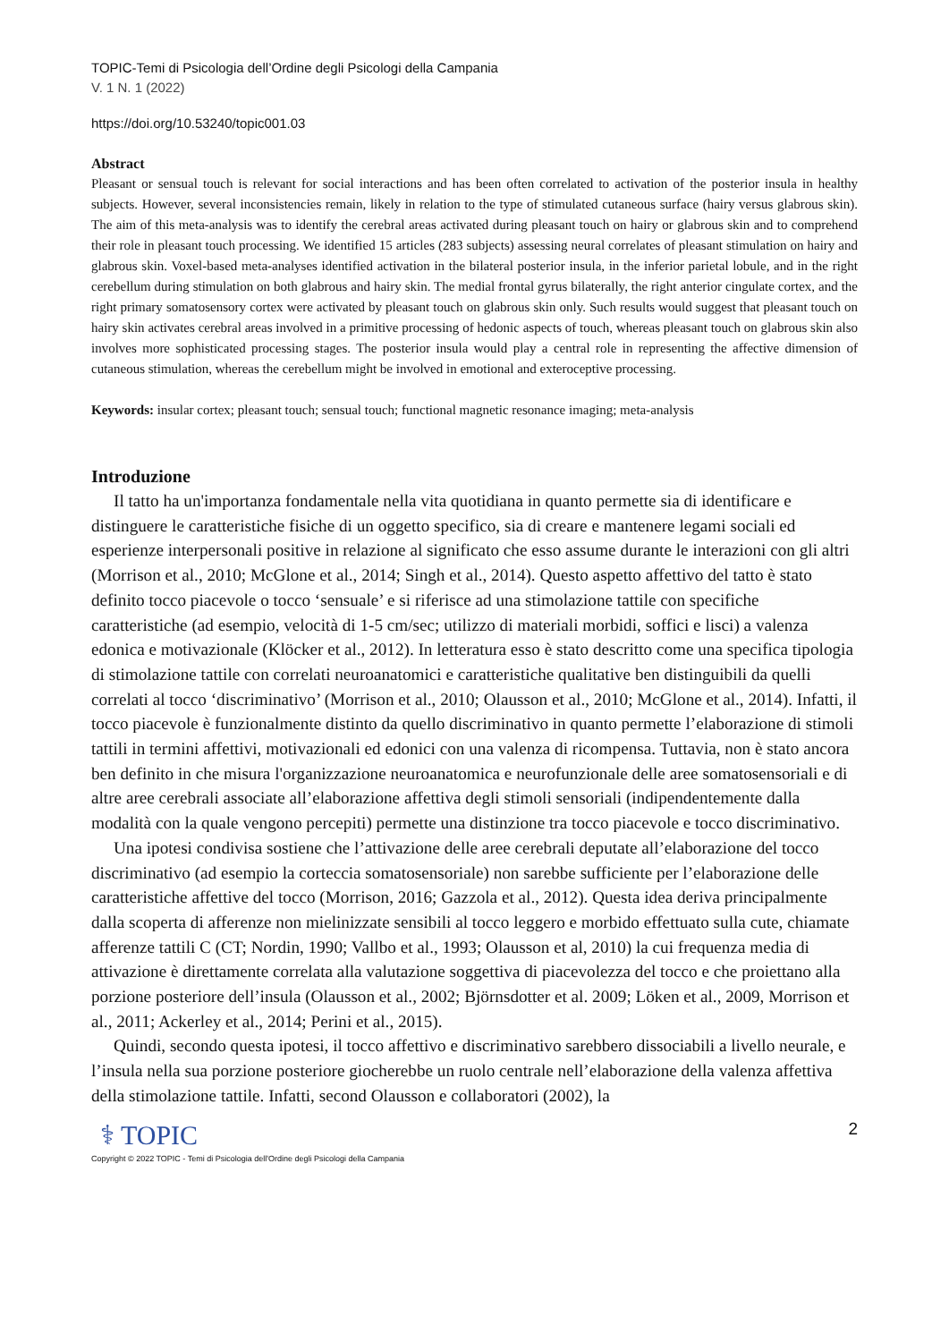TOPIC-Temi di Psicologia dell’Ordine degli Psicologi della Campania
V. 1 N. 1 (2022)
https://doi.org/10.53240/topic001.03
Abstract
Pleasant or sensual touch is relevant for social interactions and has been often correlated to activation of the posterior insula in healthy subjects. However, several inconsistencies remain, likely in relation to the type of stimulated cutaneous surface (hairy versus glabrous skin). The aim of this meta-analysis was to identify the cerebral areas activated during pleasant touch on hairy or glabrous skin and to comprehend their role in pleasant touch processing. We identified 15 articles (283 subjects) assessing neural correlates of pleasant stimulation on hairy and glabrous skin. Voxel-based meta-analyses identified activation in the bilateral posterior insula, in the inferior parietal lobule, and in the right cerebellum during stimulation on both glabrous and hairy skin. The medial frontal gyrus bilaterally, the right anterior cingulate cortex, and the right primary somatosensory cortex were activated by pleasant touch on glabrous skin only. Such results would suggest that pleasant touch on hairy skin activates cerebral areas involved in a primitive processing of hedonic aspects of touch, whereas pleasant touch on glabrous skin also involves more sophisticated processing stages. The posterior insula would play a central role in representing the affective dimension of cutaneous stimulation, whereas the cerebellum might be involved in emotional and exteroceptive processing.
Keywords: insular cortex; pleasant touch; sensual touch; functional magnetic resonance imaging; meta-analysis
Introduzione
Il tatto ha un'importanza fondamentale nella vita quotidiana in quanto permette sia di identificare e distinguere le caratteristiche fisiche di un oggetto specifico, sia di creare e mantenere legami sociali ed esperienze interpersonali positive in relazione al significato che esso assume durante le interazioni con gli altri (Morrison et al., 2010; McGlone et al., 2014; Singh et al., 2014). Questo aspetto affettivo del tatto è stato definito tocco piacevole o tocco ‘sensuale’ e si riferisce ad una stimolazione tattile con specifiche caratteristiche (ad esempio, velocità di 1-5 cm/sec; utilizzo di materiali morbidi, soffici e lisci) a valenza edonica e motivazionale (Klöcker et al., 2012). In letteratura esso è stato descritto come una specifica tipologia di stimolazione tattile con correlati neuroanatomici e caratteristiche qualitative ben distinguibili da quelli correlati al tocco ‘discriminativo’ (Morrison et al., 2010; Olausson et al., 2010; McGlone et al., 2014). Infatti, il tocco piacevole è funzionalmente distinto da quello discriminativo in quanto permette l’elaborazione di stimoli tattili in termini affettivi, motivazionali ed edonici con una valenza di ricompensa. Tuttavia, non è stato ancora ben definito in che misura l'organizzazione neuroanatomica e neurofunzionale delle aree somatosensoriali e di altre aree cerebrali associate all’elaborazione affettiva degli stimoli sensoriali (indipendentemente dalla modalità con la quale vengono percepiti) permette una distinzione tra tocco piacevole e tocco discriminativo.
Una ipotesi condivisa sostiene che l’attivazione delle aree cerebrali deputate all’elaborazione del tocco discriminativo (ad esempio la corteccia somatosensoriale) non sarebbe sufficiente per l’elaborazione delle caratteristiche affettive del tocco (Morrison, 2016; Gazzola et al., 2012). Questa idea deriva principalmente dalla scoperta di afferenze non mielinizzate sensibili al tocco leggero e morbido effettuato sulla cute, chiamate afferenze tattili C (CT; Nordin, 1990; Vallbo et al., 1993; Olausson et al, 2010) la cui frequenza media di attivazione è direttamente correlata alla valutazione soggettiva di piacevolezza del tocco e che proiettano alla porzione posteriore dell’insula (Olausson et al., 2002; Björnsdotter et al. 2009; Löken et al., 2009, Morrison et al., 2011; Ackerley et al., 2014; Perini et al., 2015).
Quindi, secondo questa ipotesi, il tocco affettivo e discriminativo sarebbero dissociabili a livello neurale, e l’insula nella sua porzione posteriore giocherebbe un ruolo centrale nell’elaborazione della valenza affettiva della stimolazione tattile. Infatti, second Olausson e collaboratori (2002), la
⚕ TOPIC
Copyright © 2022 TOPIC - Temi di Psicologia dell'Ordine degli Psicologi della Campania
2